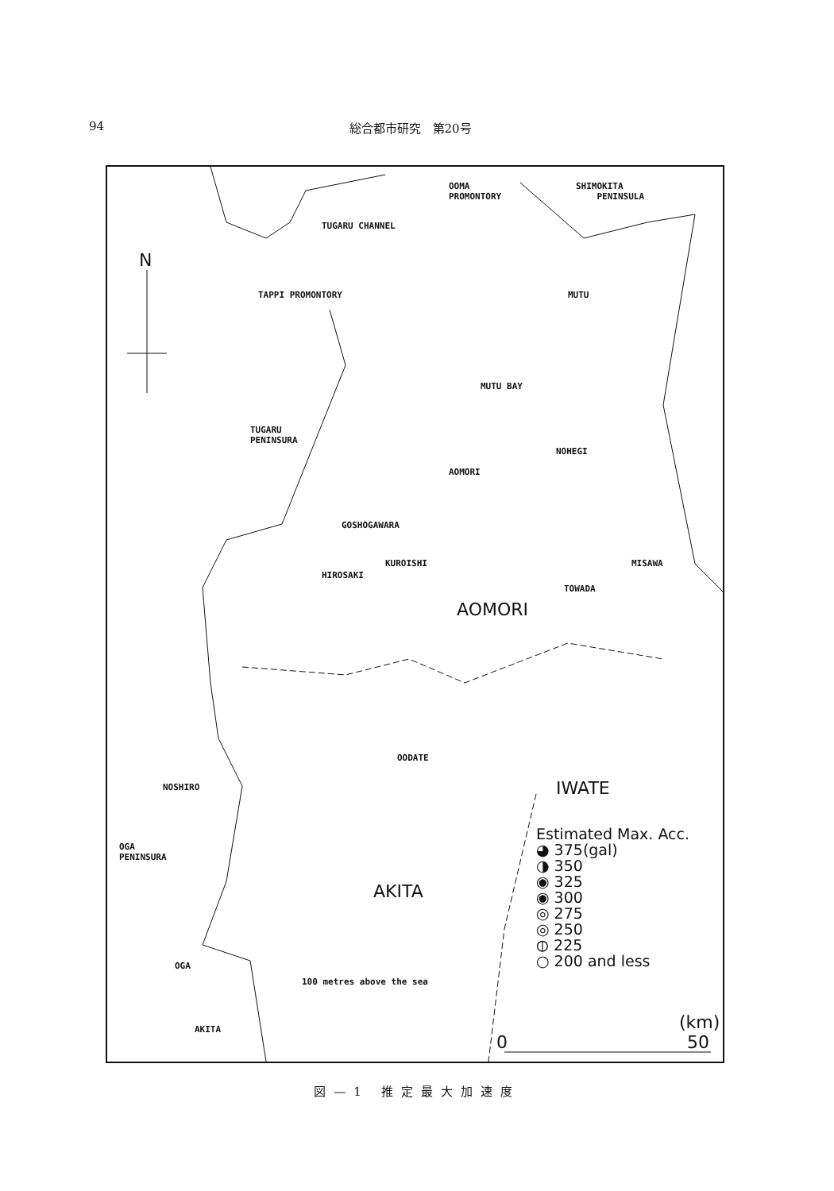94 総合都市研究　第20号
OOMA
PROMONTORY
SHIMOKITA
PENINSULA
TUGARU CHANNEL
N
TAPPI PROMONTORY MUTU
MUTU BAY
TUGARU
PENINSURA
NOHEGI
AOMORI
GOSHOGAWARA
KUROISHI MISAWA
HIROSAKI
TOWADA
AOMORI
OODATE
NOSHIRO IWATE
OGA
PENINSURA
AKITA
OGA
100 metres above the sea
AKITA
Estimated Max. Acc.
◕ 375(gal)
◑ 350
◉ 325
◉ 300
◎ 275
◎ 250
⦶ 225
○ 200 and less
(km)
0 50
図—1 推定最大加速度